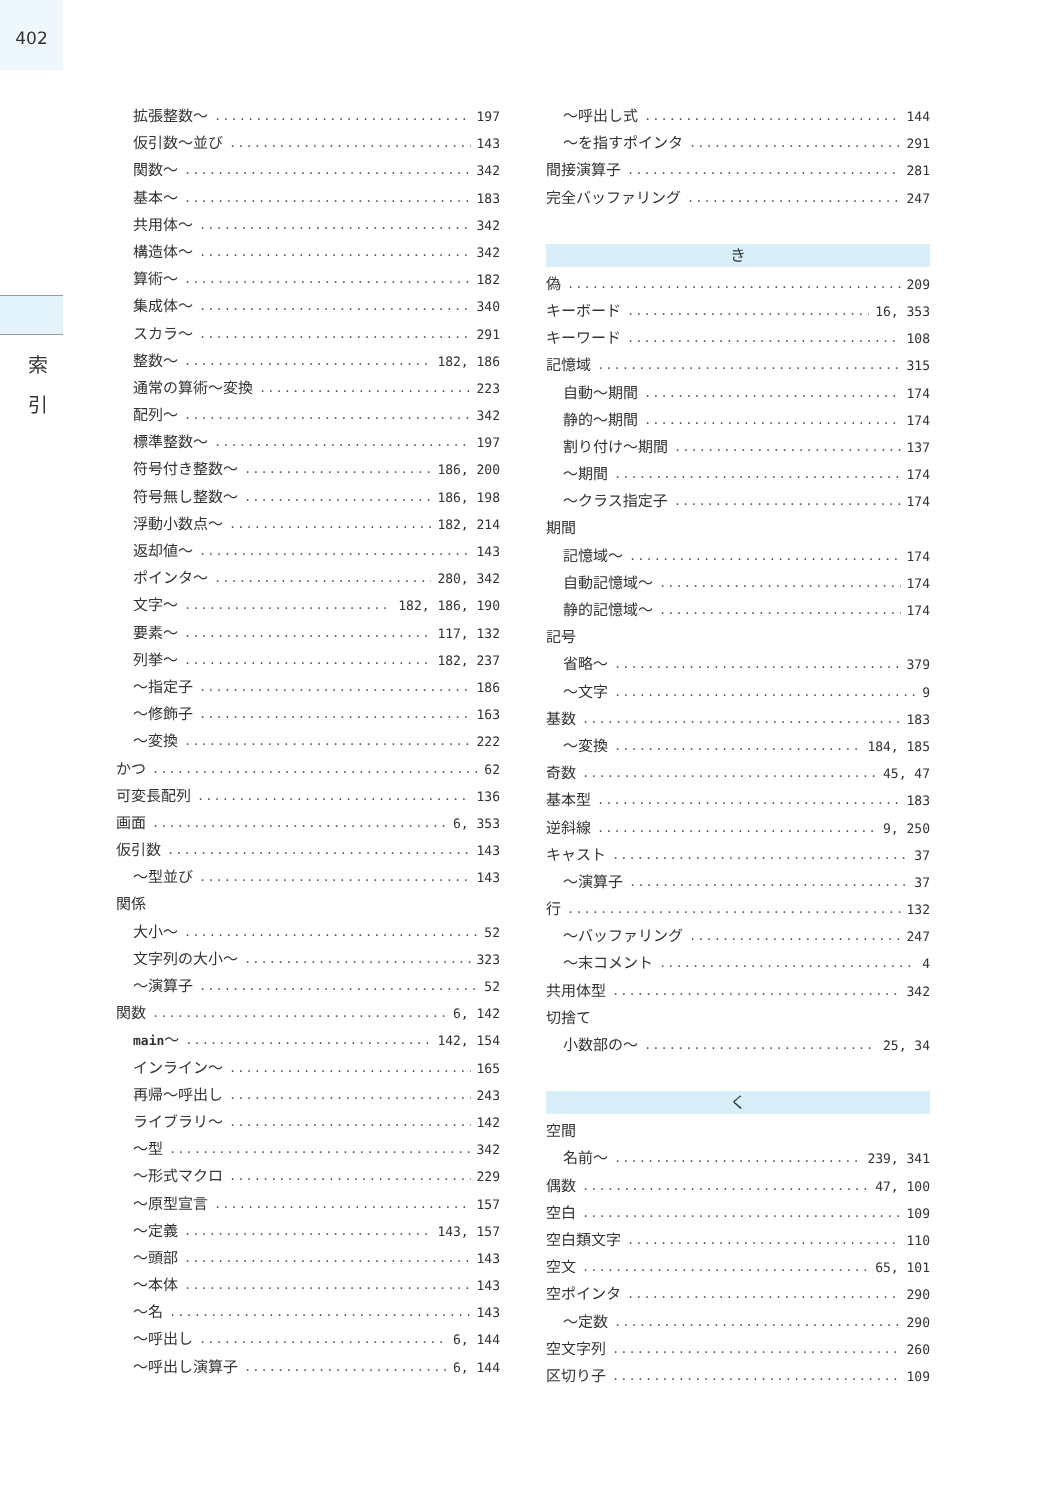402
索
引
拡張整数〜 197
仮引数〜並び 143
関数〜 342
基本〜 183
共用体〜 342
構造体〜 342
算術〜 182
集成体〜 340
スカラ〜 291
整数〜 182, 186
通常の算術〜変換 223
配列〜 342
標準整数〜 197
符号付き整数〜 186, 200
符号無し整数〜 186, 198
浮動小数点〜 182, 214
返却値〜 143
ポインタ〜 280, 342
文字〜 182, 186, 190
要素〜 117, 132
列挙〜 182, 237
〜指定子 186
〜修飾子 163
〜変換 222
かつ 62
可変長配列 136
画面 6, 353
仮引数 143
〜型並び 143
関係
大小〜 52
文字列の大小〜 323
〜演算子 52
関数 6, 142
main 〜 142, 154
インライン〜 165
再帰〜呼出し 243
ライブラリ〜 142
〜型 342
〜形式マクロ 229
〜原型宣言 157
〜定義 143, 157
〜頭部 143
〜本体 143
〜名 143
〜呼出し 6, 144
〜呼出し演算子 6, 144
〜呼出し式 144
〜を指すポインタ 291
間接演算子 281
完全バッファリング 247
き
偽 209
キーボード 16, 353
キーワード 108
記憶域 315
自動〜期間 174
静的〜期間 174
割り付け〜期間 137
〜期間 174
〜クラス指定子 174
期間
記憶域〜 174
自動記憶域〜 174
静的記憶域〜 174
記号
省略〜 379
〜文字 9
基数 183
〜変換 184, 185
奇数 45, 47
基本型 183
逆斜線 9, 250
キャスト 37
〜演算子 37
行 132
〜バッファリング 247
〜末コメント 4
共用体型 342
切捨て
小数部の〜 25, 34
く
空間
名前〜 239, 341
偶数 47, 100
空白 109
空白類文字 110
空文 65, 101
空ポインタ 290
〜定数 290
空文字列 260
区切り子 109